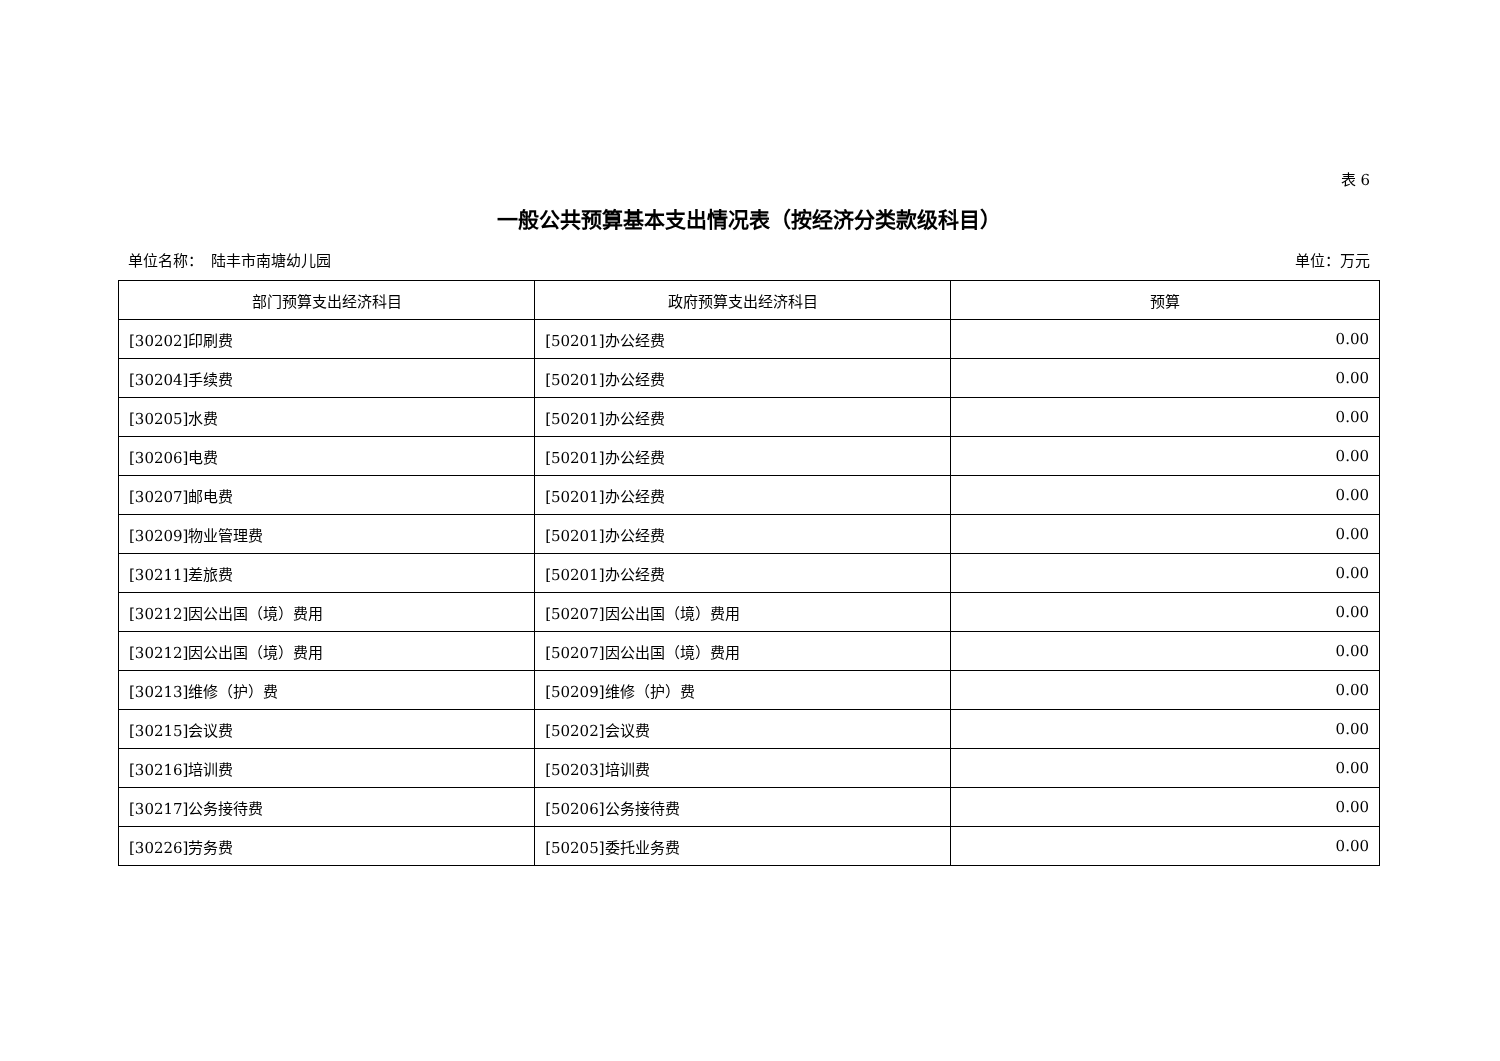表 6
一般公共预算基本支出情况表（按经济分类款级科目）
单位名称：　陆丰市南塘幼儿园 单位：万元
| 部门预算支出经济科目 | 政府预算支出经济科目 | 预算 |
| --- | --- | --- |
| [30202]印刷费 | [50201]办公经费 | 0.00 |
| [30204]手续费 | [50201]办公经费 | 0.00 |
| [30205]水费 | [50201]办公经费 | 0.00 |
| [30206]电费 | [50201]办公经费 | 0.00 |
| [30207]邮电费 | [50201]办公经费 | 0.00 |
| [30209]物业管理费 | [50201]办公经费 | 0.00 |
| [30211]差旅费 | [50201]办公经费 | 0.00 |
| [30212]因公出国（境）费用 | [50207]因公出国（境）费用 | 0.00 |
| [30212]因公出国（境）费用 | [50207]因公出国（境）费用 | 0.00 |
| [30213]维修（护）费 | [50209]维修（护）费 | 0.00 |
| [30215]会议费 | [50202]会议费 | 0.00 |
| [30216]培训费 | [50203]培训费 | 0.00 |
| [30217]公务接待费 | [50206]公务接待费 | 0.00 |
| [30226]劳务费 | [50205]委托业务费 | 0.00 |